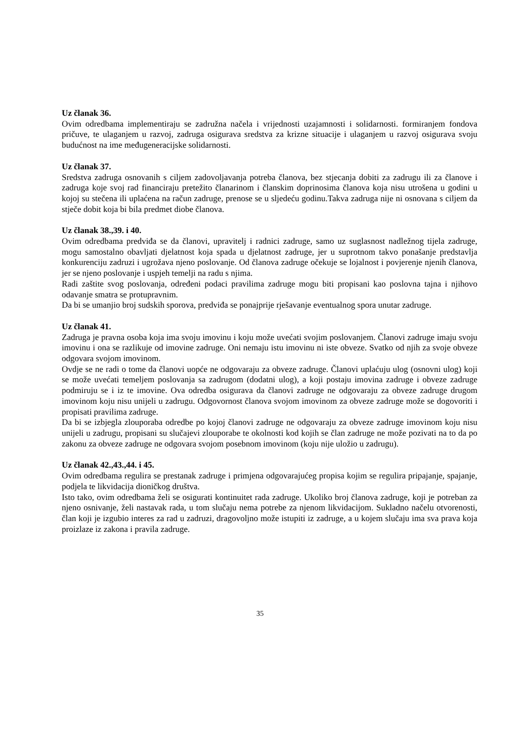Uz članak 36.
Ovim odredbama implementiraju se zadružna načela i vrijednosti uzajamnosti i solidarnosti. formiranjem fondova pričuve, te ulaganjem u razvoj, zadruga osigurava sredstva za krizne situacije i ulaganjem u razvoj osigurava svoju budućnost na ime međugeneracijske solidarnosti.
Uz članak 37.
Sredstva zadruga osnovanih s ciljem zadovoljavanja potreba članova, bez stjecanja dobiti za zadrugu ili za članove i zadruga koje svoj rad financiraju pretežito članarinom i članskim doprinosima članova koja nisu utrošena u godini u kojoj su stečena ili uplaćena na račun zadruge, prenose se u sljedeću godinu.Takva zadruga nije ni osnovana s ciljem da stječe dobit koja bi bila predmet diobe članova.
Uz članak 38.,39. i 40.
Ovim odredbama predviđa se da članovi, upravitelj i radnici zadruge, samo uz suglasnost nadležnog tijela zadruge, mogu samostalno obavljati djelatnost koja spada u djelatnost zadruge, jer u suprotnom takvo ponašanje predstavlja konkurenciju zadruzi i ugrožava njeno poslovanje. Od članova zadruge očekuje se lojalnost i povjerenje njenih članova, jer se njeno poslovanje i uspjeh temelji na radu s njima.
Radi zaštite svog poslovanja, određeni podaci pravilima zadruge mogu biti propisani kao poslovna tajna i njihovo odavanje smatra se protupravnim.
Da bi se umanjio broj sudskih sporova, predviđa se ponajprije rješavanje eventualnog spora unutar zadruge.
Uz članak 41.
Zadruga je pravna osoba koja ima svoju imovinu i koju može uvećati svojim poslovanjem. Članovi zadruge imaju svoju imovinu i ona se razlikuje od imovine zadruge. Oni nemaju istu imovinu ni iste obveze. Svatko od njih za svoje obveze odgovara svojom imovinom.
Ovdje se ne radi o tome da članovi uopće ne odgovaraju za obveze zadruge. Članovi uplaćuju ulog (osnovni ulog) koji se može uvećati temeljem poslovanja sa zadrugom (dodatni ulog), a koji postaju imovina zadruge i obveze zadruge podmiruju se i iz te imovine. Ova odredba osigurava da članovi zadruge ne odgovaraju za obveze zadruge drugom imovinom koju nisu unijeli u zadrugu. Odgovornost članova svojom imovinom za obveze zadruge može se dogovoriti i propisati pravilima zadruge.
Da bi se izbjegla zlouporaba odredbe po kojoj članovi zadruge ne odgovaraju za obveze zadruge imovinom koju nisu unijeli u zadrugu, propisani su slučajevi zlouporabe te okolnosti kod kojih se član zadruge ne može pozivati na to da po zakonu za obveze zadruge ne odgovara svojom posebnom imovinom (koju nije uložio u zadrugu).
Uz članak 42.,43.,44. i 45.
Ovim odredbama regulira se prestanak zadruge i primjena odgovarajućeg propisa kojim se regulira pripajanje, spajanje, podjela te likvidacija dioničkog društva.
Isto tako, ovim odredbama želi se osigurati kontinuitet rada zadruge. Ukoliko broj članova zadruge, koji je potreban za njeno osnivanje, želi nastavak rada, u tom slučaju nema potrebe za njenom likvidacijom. Sukladno načelu otvorenosti, član koji je izgubio interes za rad u zadruzi, dragovoljno može istupiti iz zadruge, a u kojem slučaju ima sva prava koja proizlaze iz zakona i pravila zadruge.
35